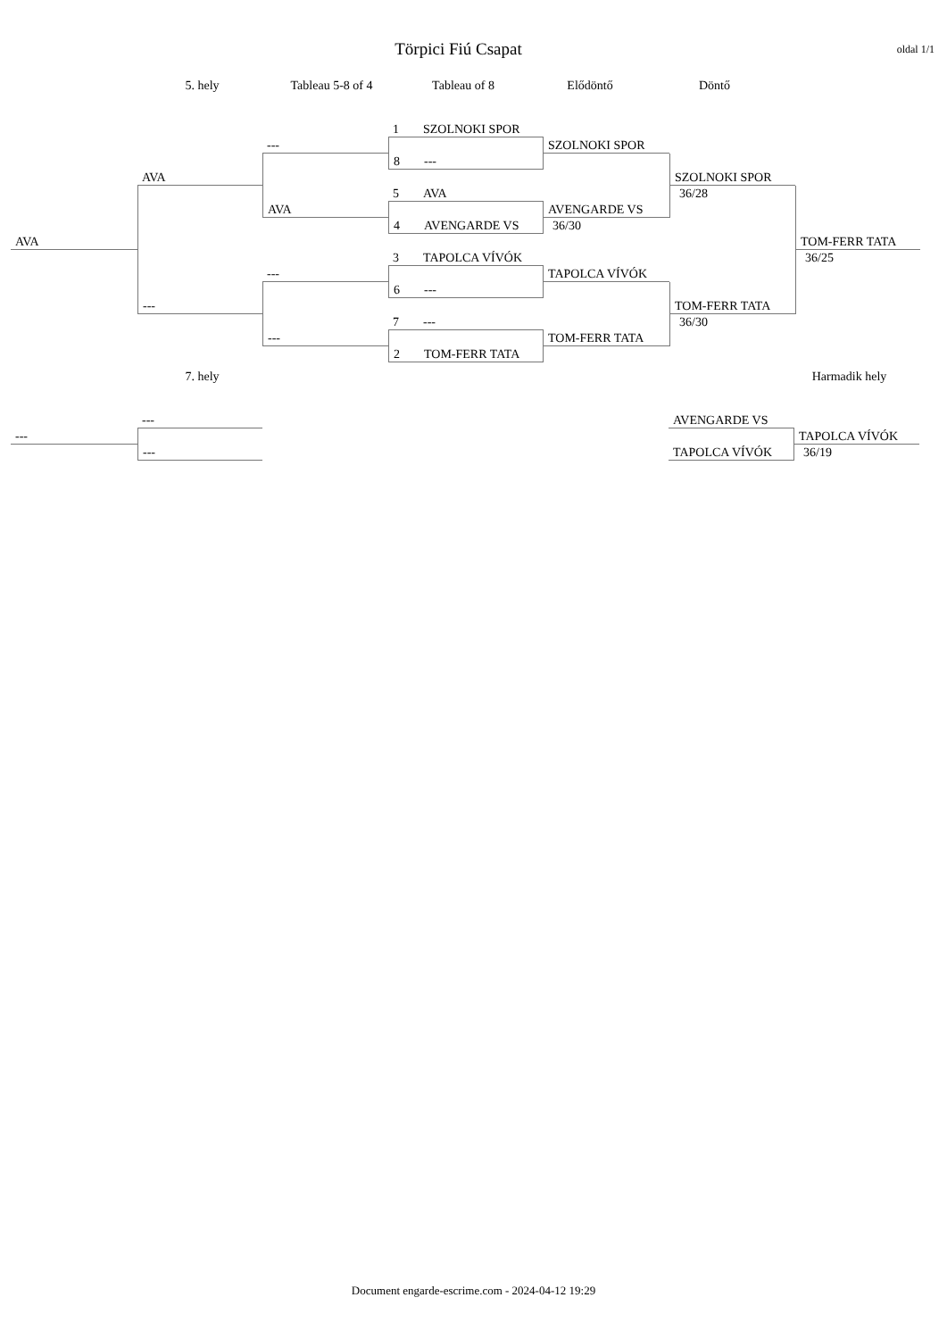Törpici Fiú Csapat
oldal 1/1
5. hely Tableau 5-8 of 4 Tableau of 8 Elődöntő Döntő
AVA AVA
---
---
AVA
---
---
1 SZOLNOKI SPOR
8 ---
5 AVA
4 AVENGARDE VS
3 TAPOLCA VÍVÓK
6 ---
7 ---
2 TOM-FERR TATA
SZOLNOKI SPOR
AVENGARDE VS
36/30
TAPOLCA VÍVÓK
TOM-FERR TATA
SZOLNOKI SPOR
36/28
TOM-FERR TATA
36/30
TOM-FERR TATA
36/25
7. hely Harmadik hely
--- ---
---
AVENGARDE VS
TAPOLCA VÍVÓK
TAPOLCA VÍVÓK
36/19
Document engarde-escrime.com - 2024-04-12 19:29